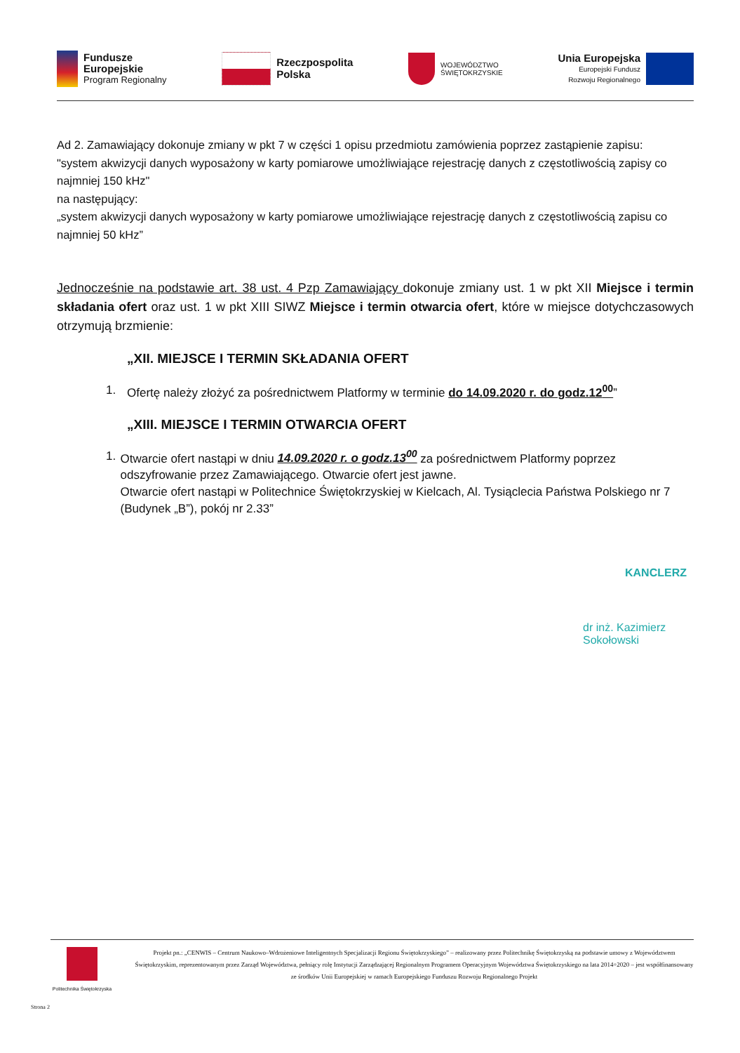Fundusze
Europejskie
Program Regionalny
Rzeczpospolita
Polska
WOJEWÓDZTWO
ŚWIĘTOKRZYSKIE
Unia Europejska
Europejski Fundusz
Rozwoju Regionalnego
Ad 2. Zamawiający dokonuje zmiany w pkt 7 w części 1 opisu przedmiotu zamówienia poprzez zastąpienie zapisu:
"system akwizycji danych wyposażony w karty pomiarowe umożliwiające rejestrację danych z częstotliwością zapisy co najmniej 150 kHz"
na następujący:
„system akwizycji danych wyposażony w karty pomiarowe umożliwiające rejestrację danych z częstotliwością zapisu co najmniej 50 kHz”
Jednocześnie na podstawie art. 38 ust. 4 Pzp Zamawiający dokonuje zmiany ust. 1 w pkt XII Miejsce i termin składania ofert oraz ust. 1 w pkt XIII SIWZ Miejsce i termin otwarcia ofert, które w miejsce dotychczasowych otrzymują brzmienie:
„XII. MIEJSCE I TERMIN SKŁADANIA OFERT
1. Ofertę należy złożyć za pośrednictwem Platformy w terminie do 14.09.2020 r. do godz.12<sup>00</sup>”
„XIII. MIEJSCE I TERMIN OTWARCIA OFERT
1. Otwarcie ofert nastąpi w dniu 14.09.2020 r. o godz.13<sup>00</sup> za pośrednictwem Platformy poprzez odszyfrowanie przez Zamawiającego. Otwarcie ofert jest jawne.
Otwarcie ofert nastąpi w Politechnice Świętokrzyskiej w Kielcach, Al. Tysiąclecia Państwa Polskiego nr 7 (Budynek „B”), pokój nr 2.33”
KANCLERZ
dr inż. Kazimierz Sokołowski
Politechnika Świętokrzyska
Projekt pn.: „CENWIS – Centrum Naukowo–Wdrożeniowe Inteligentnych Specjalizacji Regionu Świętokrzyskiego” – realizowany przez Politechnikę Świętokrzyską na podstawie umowy z Województwem Świętokrzyskim, reprezentowanym przez Zarząd Województwa, pełniący rolę Instytucji Zarządzającej Regionalnym Programem Operacyjnym Województwa Świętokrzyskiego na lata 2014÷2020 – jest współfinansowany ze środków Unii Europejskiej w ramach Europejskiego Funduszu Rozwoju Regionalnego Projekt
Strona 2